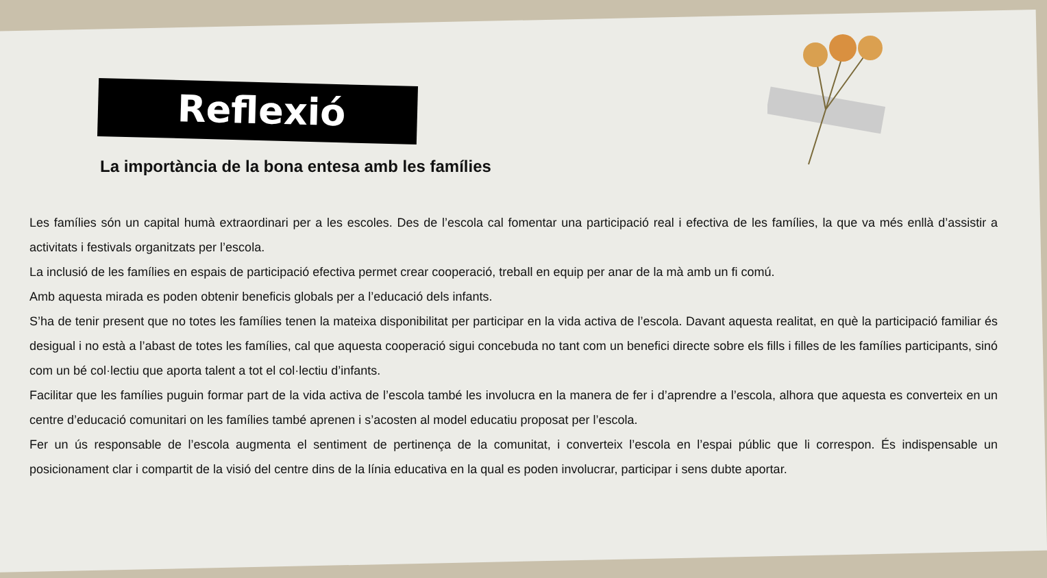Reflexió
La importància de la bona entesa amb les famílies
Les famílies són un capital humà extraordinari per a les escoles. Des de l’escola cal fomentar una participació real i efectiva de les famílies, la que va més enllà d’assistir a activitats i festivals organitzats per l’escola.
La inclusió de les famílies en espais de participació efectiva permet crear cooperació, treball en equip per anar de la mà amb un fi comú.
Amb aquesta mirada es poden obtenir beneficis globals per a l’educació dels infants.
S’ha de tenir present que no totes les famílies tenen la mateixa disponibilitat per participar en la vida activa de l’escola. Davant aquesta realitat, en què la participació familiar és desigual i no està a l’abast de totes les famílies, cal que aquesta cooperació sigui concebuda no tant com un benefici directe sobre els fills i filles de les famílies participants, sinó com un bé col·lectiu que aporta talent a tot el col·lectiu d’infants.
Facilitar que les famílies puguin formar part de la vida activa de l’escola també les involucra en la manera de fer i d’aprendre a l’escola, alhora que aquesta es converteix en un centre d’educació comunitari on les famílies també aprenen i s’acosten al model educatiu proposat per l’escola.
Fer un ús responsable de l’escola augmenta el sentiment de pertinença de la comunitat, i converteix l’escola en l’espai públic que li correspon. És indispensable un posicionament clar i compartit de la visió del centre dins de la línia educativa en la qual es poden involucrar, participar i sens dubte aportar.